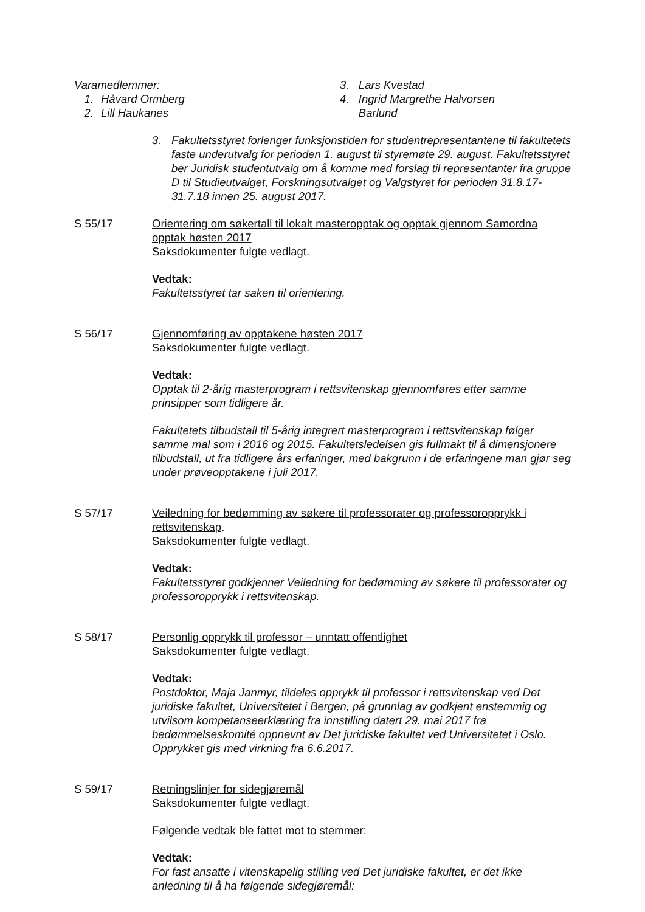Varamedlemmer:
1. Håvard Ormberg
2. Lill Haukanes
3. Lars Kvestad
4. Ingrid Margrethe Halvorsen
Barlund
3. Fakultetsstyret forlenger funksjonstiden for studentrepresentantene til fakultetets faste underutvalg for perioden 1. august til styremøte 29. august. Fakultetsstyret ber Juridisk studentutvalg om å komme med forslag til representanter fra gruppe D til Studieutvalget, Forskningsutvalget og Valgstyret for perioden 31.8.17-31.7.18 innen 25. august 2017.
S 55/17 Orientering om søkertall til lokalt masteropptak og opptak gjennom Samordna opptak høsten 2017
Saksdokumenter fulgte vedlagt.
Vedtak:
Fakultetsstyret tar saken til orientering.
S 56/17 Gjennomføring av opptakene høsten 2017
Saksdokumenter fulgte vedlagt.
Vedtak:
Opptak til 2-årig masterprogram i rettsvitenskap gjennomføres etter samme prinsipper som tidligere år.
Fakultetets tilbudstall til 5-årig integrert masterprogram i rettsvitenskap følger samme mal som i 2016 og 2015. Fakultetsledelsen gis fullmakt til å dimensjonere tilbudstall, ut fra tidligere års erfaringer, med bakgrunn i de erfaringene man gjør seg under prøveopptakene i juli 2017.
S 57/17 Veiledning for bedømming av søkere til professorater og professoropprykk i rettsvitenskap.
Saksdokumenter fulgte vedlagt.
Vedtak:
Fakultetsstyret godkjenner Veiledning for bedømming av søkere til professorater og professoropprykk i rettsvitenskap.
S 58/17 Personlig opprykk til professor – unntatt offentlighet
Saksdokumenter fulgte vedlagt.
Vedtak:
Postdoktor, Maja Janmyr, tildeles opprykk til professor i rettsvitenskap ved Det juridiske fakultet, Universitetet i Bergen, på grunnlag av godkjent enstemmig og utvilsom kompetanseerklæring fra innstilling datert 29. mai 2017 fra bedømmelseskomité oppnevnt av Det juridiske fakultet ved Universitetet i Oslo. Opprykket gis med virkning fra 6.6.2017.
S 59/17 Retningslinjer for sidegjøremål
Saksdokumenter fulgte vedlagt.
Følgende vedtak ble fattet mot to stemmer:
Vedtak:
For fast ansatte i vitenskapelig stilling ved Det juridiske fakultet, er det ikke anledning til å ha følgende sidegjøremål: